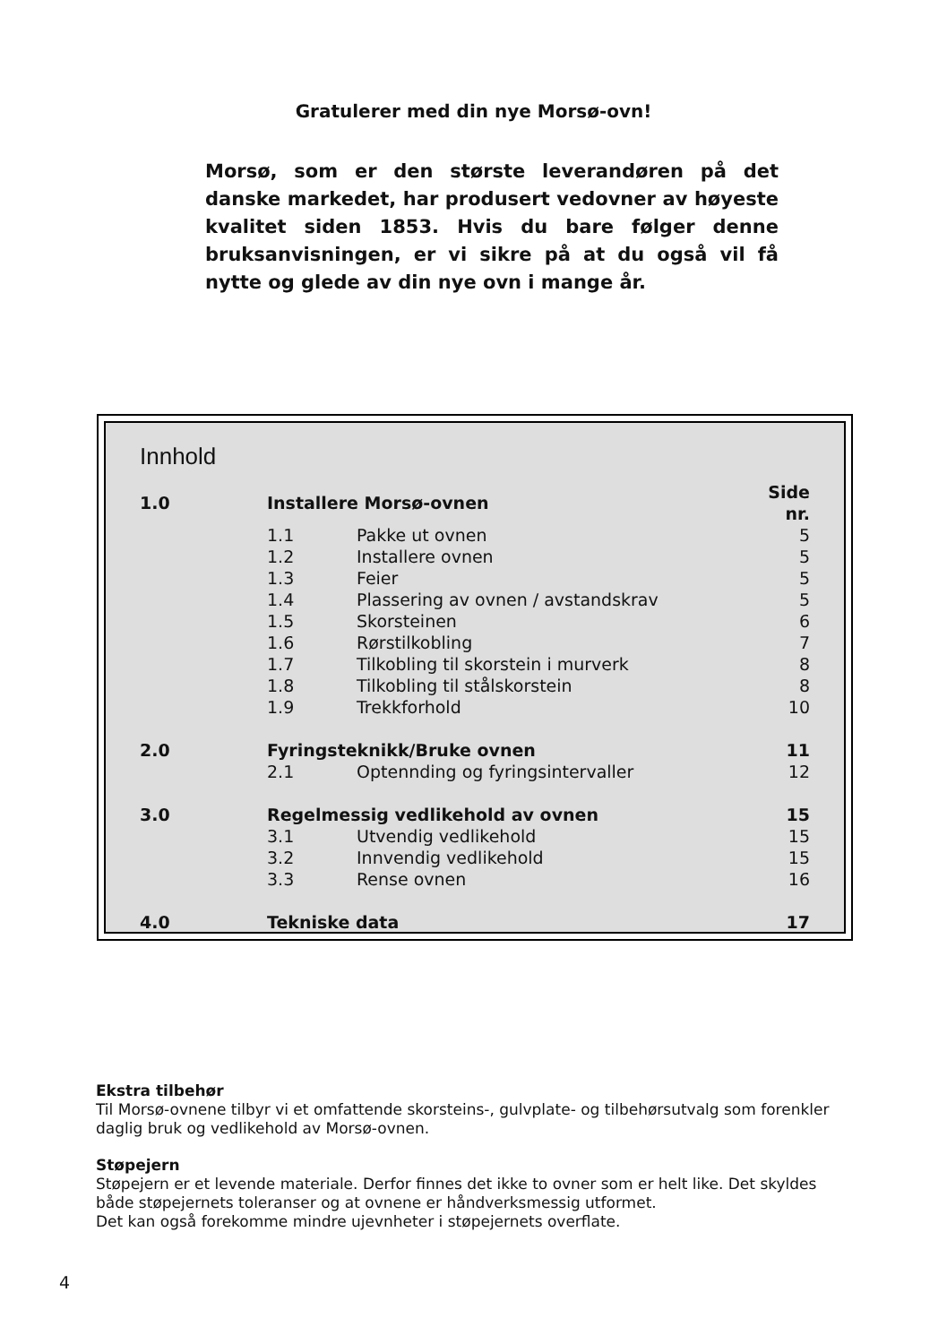Gratulerer med din nye Morsø-ovn!
Morsø, som er den største leverandøren på det danske markedet, har produsert vedovner av høyeste kvalitet siden 1853. Hvis du bare følger denne bruksanvisningen, er vi sikre på at du også vil få nytte og glede av din nye ovn i mange år.
Innhold
| 1.0 | Installere Morsø-ovnen | | Side nr. |
| | 1.1 | Pakke ut ovnen | 5 |
| | 1.2 | Installere ovnen | 5 |
| | 1.3 | Feier | 5 |
| | 1.4 | Plassering av ovnen / avstandskrav | 5 |
| | 1.5 | Skorsteinen | 6 |
| | 1.6 | Rørstilkobling | 7 |
| | 1.7 | Tilkobling til skorstein i murverk | 8 |
| | 1.8 | Tilkobling til stålskorstein | 8 |
| | 1.9 | Trekkforhold | 10 |
| 2.0 | Fyringsteknikk/Bruke ovnen | | 11 |
| | 2.1 | Optennding og fyringsintervaller | 12 |
| 3.0 | Regelmessig vedlikehold av ovnen | | 15 |
| | 3.1 | Utvendig vedlikehold | 15 |
| | 3.2 | Innvendig vedlikehold | 15 |
| | 3.3 | Rense ovnen | 16 |
| 4.0 | Tekniske data | | 17 |
Ekstra tilbehør
Til Morsø-ovnene tilbyr vi et omfattende skorsteins-, gulvplate- og tilbehørsutvalg som forenkler daglig bruk og vedlikehold av Morsø-ovnen.
Støpejern
Støpejern er et levende materiale. Derfor finnes det ikke to ovner som er helt like. Det skyldes både støpejernets toleranser og at ovnene er håndverksmessig utformet.
Det kan også forekomme mindre ujevnheter i støpejernets overflate.
4